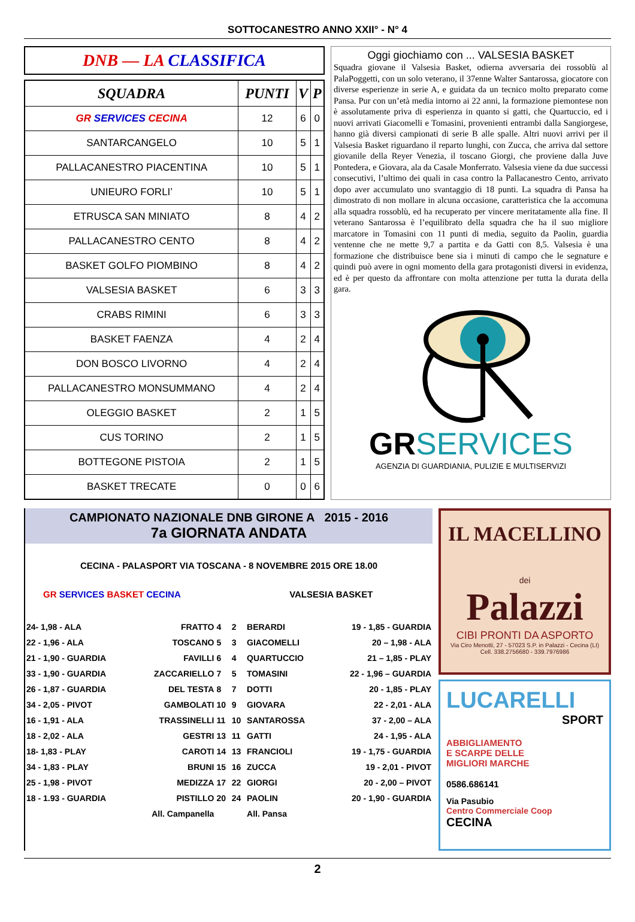SOTTOCANESTRO ANNO XXII° - N° 4
DNB — LA CLASSIFICA
| SQUADRA | PUNTI | V | P |
| --- | --- | --- | --- |
| GR SERVICES CECINA | 12 | 6 | 0 |
| SANTARCANGELO | 10 | 5 | 1 |
| PALLACANESTRO PIACENTINA | 10 | 5 | 1 |
| UNIEURO FORLI’ | 10 | 5 | 1 |
| ETRUSCA SAN MINIATO | 8 | 4 | 2 |
| PALLACANESTRO CENTO | 8 | 4 | 2 |
| BASKET GOLFO PIOMBINO | 8 | 4 | 2 |
| VALSESIA BASKET | 6 | 3 | 3 |
| CRABS RIMINI | 6 | 3 | 3 |
| BASKET FAENZA | 4 | 2 | 4 |
| DON BOSCO LIVORNO | 4 | 2 | 4 |
| PALLACANESTRO MONSUMMANO | 4 | 2 | 4 |
| OLEGGIO BASKET | 2 | 1 | 5 |
| CUS TORINO | 2 | 1 | 5 |
| BOTTEGONE PISTOIA | 2 | 1 | 5 |
| BASKET TRECATE | 0 | 0 | 6 |
Oggi giochiamo con ... VALSESIA BASKET
Squadra giovane il Valsesia Basket, odierna avversaria dei rossoblù al PalaPoggetti, con un solo veterano, il 37enne Walter Santarossa, giocatore con diverse esperienze in serie A, e guidata da un tecnico molto preparato come Pansa. Pur con un’età media intorno ai 22 anni, la formazione piemontese non è assolutamente priva di esperienza in quanto si gatti, che Quartuccio, ed i nuovi arrivati Giacomelli e Tomasini, provenienti entrambi dalla Sangiorgese, hanno già diversi campionati di serie B alle spalle. Altri nuovi arrivi per il Valsesia Basket riguardano il reparto lunghi, con Zucca, che arriva dal settore giovanile della Reyer Venezia, il toscano Giorgi, che proviene dalla Juve Pontedera, e Giovara, ala da Casale Monferrato. Valsesia viene da due successi consecutivi, l’ultimo dei quali in casa contro la Pallacanestro Cento, arrivato dopo aver accumulato uno svantaggio di 18 punti. La squadra di Pansa ha dimostrato di non mollare in alcuna occasione, caratteristica che la accomuna alla squadra rossoblù, ed ha recuperato per vincere meritatamente alla fine. Il veterano Santarossa è l’equilibrato della squadra che ha il suo migliore marcatore in Tomasini con 11 punti di media, seguito da Paolin, guardia ventenne che ne mette 9,7 a partita e da Gatti con 8,5. Valsesia è una formazione che distribuisce bene sia i minuti di campo che le segnature e quindi può avere in ogni momento della gara protagonisti diversi in evidenza, ed è per questo da affrontare con molta attenzione per tutta la durata della gara.
GRSERVICES
AGENZIA DI GUARDIANIA, PULIZIE E MULTISERVIZI
CAMPIONATO NAZIONALE DNB GIRONE A 2015 - 2016
7a GIORNATA ANDATA
CECINA - PALASPORT VIA TOSCANA - 8 NOVEMBRE 2015 ORE 18.00
| GR SERVICES BASKET CECINA | VALSESIA BASKET |
| 24- 1,98 - ALA | FRATTO | 4 | 2 | BERARDI | 19 - 1,85 - GUARDIA |
| 22 - 1,96 - ALA | TOSCANO | 5 | 3 | GIACOMELLI | 20 – 1,98 - ALA |
| 21 - 1,90 - GUARDIA | FAVILLI | 6 | 4 | QUARTUCCIO | 21 – 1,85 - PLAY |
| 33 - 1,90 - GUARDIA | ZACCARIELLO | 7 | 5 | TOMASINI | 22 - 1,96 – GUARDIA |
| 26 - 1,87 - GUARDIA | DEL TESTA | 8 | 7 | DOTTI | 20 - 1,85 - PLAY |
| 34 - 2,05 - PIVOT | GAMBOLATI | 10 | 9 | GIOVARA | 22 - 2,01 - ALA |
| 16 - 1,91 - ALA | TRASSINELLI | 11 | 10 | SANTAROSSA | 37 - 2,00 – ALA |
| 18 - 2,02 - ALA | GESTRI | 13 | 11 | GATTI | 24 - 1,95 - ALA |
| 18- 1,83 - PLAY | CAROTI | 14 | 13 | FRANCIOLI | 19 - 1,75 - GUARDIA |
| 34 - 1,83 - PLAY | BRUNI | 15 | 16 | ZUCCA | 19 - 2,01 - PIVOT |
| 25 - 1,98 - PIVOT | MEDIZZA | 17 | 22 | GIORGI | 20 - 2,00 – PIVOT |
| 18 - 1.93 - GUARDIA | PISTILLO | 20 | 24 | PAOLIN | 20 - 1,90 - GUARDIA |
| | All. Campanella | | | All. Pansa | |
IL MACELLINO
dei
Palazzi
CIBI PRONTI DA ASPORTO
Via Ciro Menotti, 27 - 57023 S.P. in Palazzi - Cecina (LI)
Cell. 338.2756680 - 339.7976986
LUCARELLI
SPORT
ABBIGLIAMENTO
E SCARPE DELLE
MIGLIORI MARCHE
0586.686141
Via Pasubio
Centro Commerciale Coop
CECINA
2